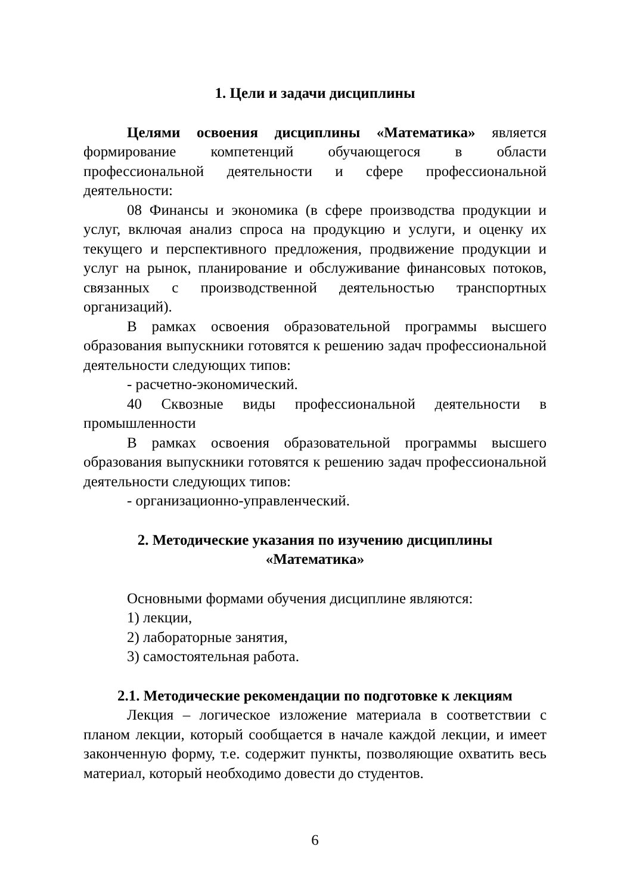1. Цели и задачи дисциплины
Целями освоения дисциплины «Математика» является формирование компетенций обучающегося в области профессиональной деятельности и сфере профессиональной деятельности:
08 Финансы и экономика (в сфере производства продукции и услуг, включая анализ спроса на продукцию и услуги, и оценку их текущего и перспективного предложения, продвижение продукции и услуг на рынок, планирование и обслуживание финансовых потоков, связанных с производственной деятельностью транспортных организаций).
В рамках освоения образовательной программы высшего образования выпускники готовятся к решению задач профессиональной деятельности следующих типов:
- расчетно-экономический.
40 Сквозные виды профессиональной деятельности в промышленности
В рамках освоения образовательной программы высшего образования выпускники готовятся к решению задач профессиональной деятельности следующих типов:
- организационно-управленческий.
2. Методические указания по изучению дисциплины
«Математика»
Основными формами обучения дисциплине являются:
1) лекции,
2) лабораторные занятия,
3) самостоятельная работа.
2.1. Методические рекомендации по подготовке к лекциям
Лекция – логическое изложение материала в соответствии с планом лекции, который сообщается в начале каждой лекции, и имеет законченную форму, т.е. содержит пункты, позволяющие охватить весь материал, который необходимо довести до студентов.
6